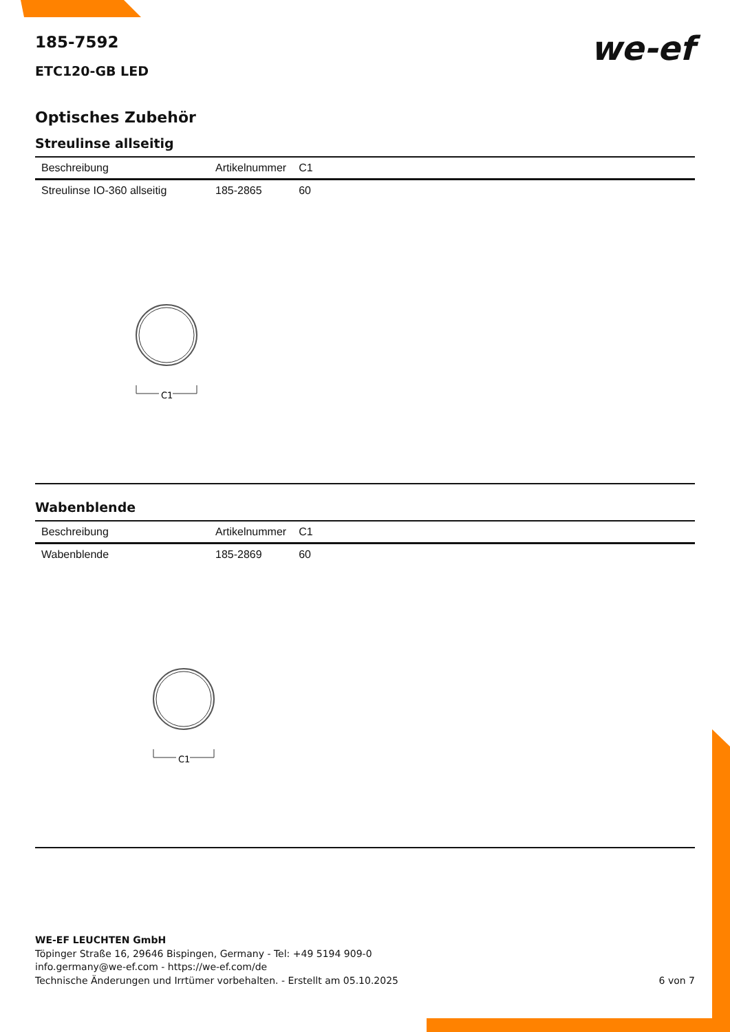we-ef
185-7592
ETC120-GB LED
Optisches Zubehör
Streulinse allseitig
| Beschreibung | Artikelnummer | C1 |
| --- | --- | --- |
| Streulinse IO-360 allseitig | 185-2865 | 60 |
C1
Wabenblende
| Beschreibung | Artikelnummer | C1 |
| --- | --- | --- |
| Wabenblende | 185-2869 | 60 |
C1
WE-EF LEUCHTEN GmbH
Töpinger Straße 16, 29646 Bispingen, Germany - Tel: +49 5194 909-0
info.germany@we-ef.com - https://we-ef.com/de
Technische Änderungen und Irrtümer vorbehalten. - Erstellt am 05.10.2025 6 von 7